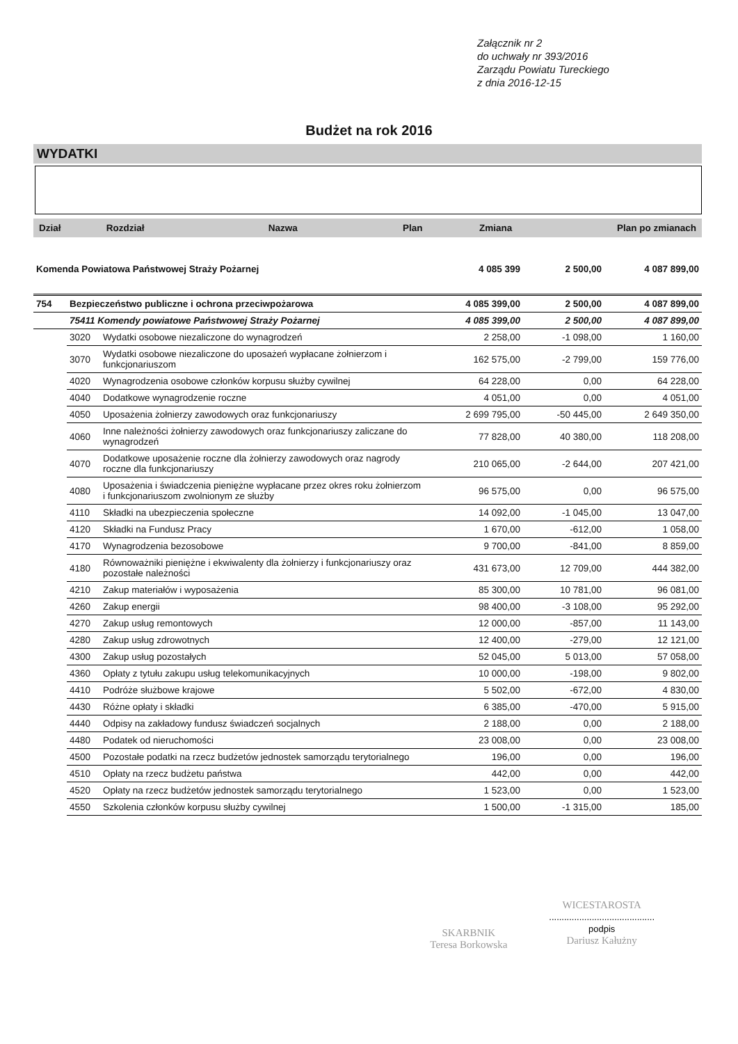Załącznik nr 2
do uchwały nr 393/2016
Zarządu Powiatu Tureckiego
z dnia 2016-12-15
Budżet na rok 2016
WYDATKI
| Dział | Rozdział | Nazwa | Plan | Zmiana | Plan po zmianach |
| Komenda Powiatowa Państwowej Straży Pożarnej | | | 4 085 399 | 2 500,00 | 4 087 899,00 |
| 754 | Bezpieczeństwo publiczne i ochrona przeciwpożarowa | | 4 085 399,00 | 2 500,00 | 4 087 899,00 |
| | 75411 Komendy powiatowe Państwowej Straży Pożarnej | | 4 085 399,00 | 2 500,00 | 4 087 899,00 |
| | 3020 | Wydatki osobowe niezaliczone do wynagrodzeń | 2 258,00 | -1 098,00 | 1 160,00 |
| | 3070 | Wydatki osobowe niezaliczone do uposażeń wypłacane żołnierzom i funkcjonariuszom | 162 575,00 | -2 799,00 | 159 776,00 |
| | 4020 | Wynagrodzenia osobowe członków korpusu służby cywilnej | 64 228,00 | 0,00 | 64 228,00 |
| | 4040 | Dodatkowe wynagrodzenie roczne | 4 051,00 | 0,00 | 4 051,00 |
| | 4050 | Uposażenia żołnierzy zawodowych oraz funkcjonariuszy | 2 699 795,00 | -50 445,00 | 2 649 350,00 |
| | 4060 | Inne należności żołnierzy zawodowych oraz funkcjonariuszy zaliczane do wynagrodzeń | 77 828,00 | 40 380,00 | 118 208,00 |
| | 4070 | Dodatkowe uposażenie roczne dla żołnierzy zawodowych oraz nagrody roczne dla funkcjonariuszy | 210 065,00 | -2 644,00 | 207 421,00 |
| | 4080 | Uposażenia i świadczenia pieniężne wypłacane przez okres roku żołnierzom i funkcjonariuszom zwolnionym ze służby | 96 575,00 | 0,00 | 96 575,00 |
| | 4110 | Składki na ubezpieczenia społeczne | 14 092,00 | -1 045,00 | 13 047,00 |
| | 4120 | Składki na Fundusz Pracy | 1 670,00 | -612,00 | 1 058,00 |
| | 4170 | Wynagrodzenia bezosobowe | 9 700,00 | -841,00 | 8 859,00 |
| | 4180 | Równoważniki pieniężne i ekwiwalenty dla żołnierzy i funkcjonariuszy oraz pozostałe należności | 431 673,00 | 12 709,00 | 444 382,00 |
| | 4210 | Zakup materiałów i wyposażenia | 85 300,00 | 10 781,00 | 96 081,00 |
| | 4260 | Zakup energii | 98 400,00 | -3 108,00 | 95 292,00 |
| | 4270 | Zakup usług remontowych | 12 000,00 | -857,00 | 11 143,00 |
| | 4280 | Zakup usług zdrowotnych | 12 400,00 | -279,00 | 12 121,00 |
| | 4300 | Zakup usług pozostałych | 52 045,00 | 5 013,00 | 57 058,00 |
| | 4360 | Opłaty z tytułu zakupu usług telekomunikacyjnych | 10 000,00 | -198,00 | 9 802,00 |
| | 4410 | Podróże służbowe krajowe | 5 502,00 | -672,00 | 4 830,00 |
| | 4430 | Różne opłaty i składki | 6 385,00 | -470,00 | 5 915,00 |
| | 4440 | Odpisy na zakładowy fundusz świadczeń socjalnych | 2 188,00 | 0,00 | 2 188,00 |
| | 4480 | Podatek od nieruchomości | 23 008,00 | 0,00 | 23 008,00 |
| | 4500 | Pozostałe podatki na rzecz budżetów jednostek samorządu terytorialnego | 196,00 | 0,00 | 196,00 |
| | 4510 | Opłaty na rzecz budżetu państwa | 442,00 | 0,00 | 442,00 |
| | 4520 | Opłaty na rzecz budżetów jednostek samorządu terytorialnego | 1 523,00 | 0,00 | 1 523,00 |
| | 4550 | Szkolenia członków korpusu służby cywilnej | 1 500,00 | -1 315,00 | 185,00 |
SKARBNIK
Teresa Borkowska
WICESTAROSTA
..........................................
podpis
Dariusz Kałużny